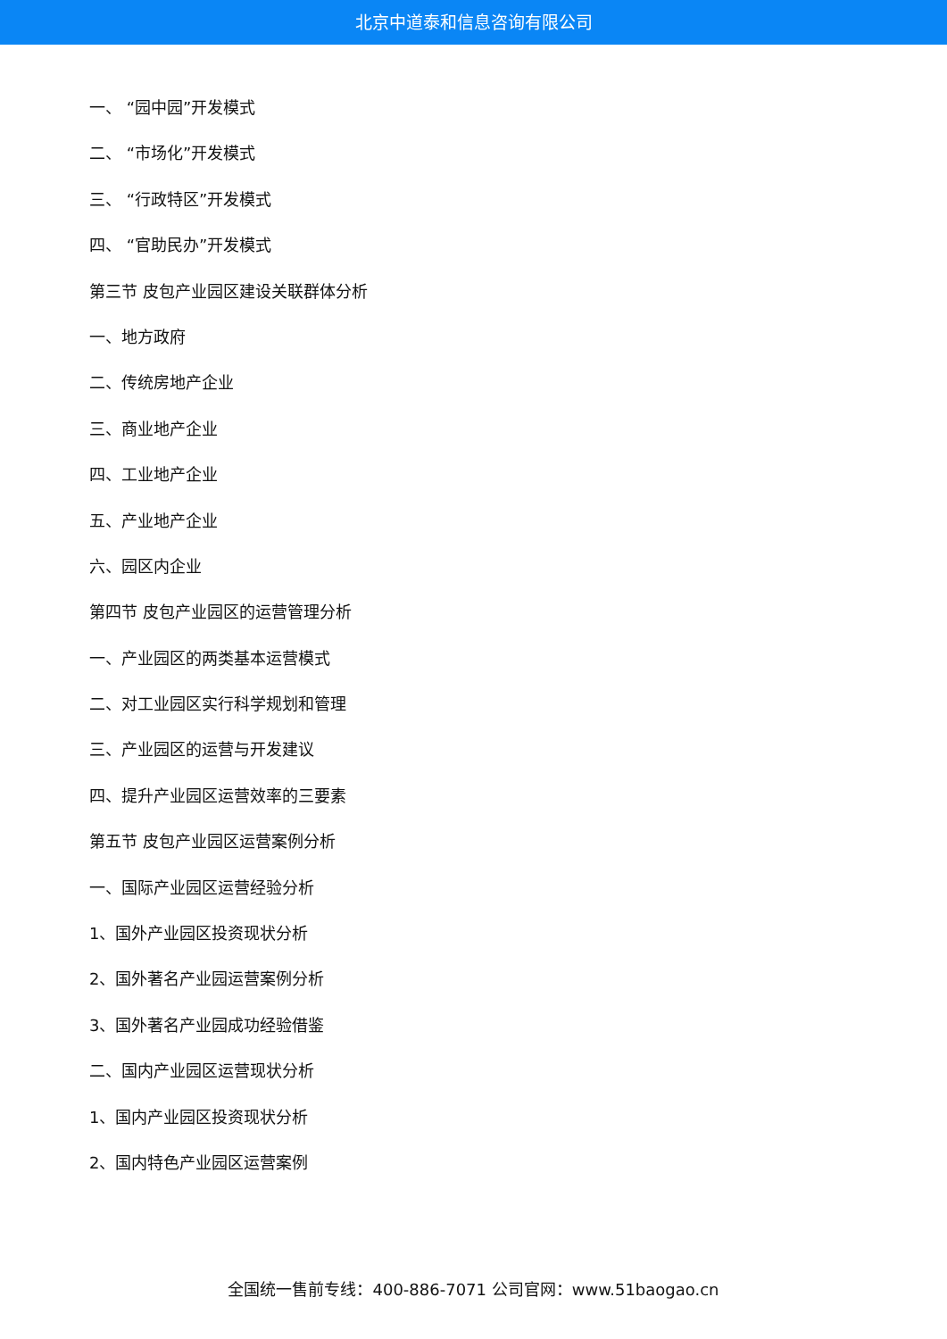北京中道泰和信息咨询有限公司
一、 “园中园”开发模式
二、 “市场化”开发模式
三、 “行政特区”开发模式
四、 “官助民办”开发模式
第三节 皮包产业园区建设关联群体分析
一、地方政府
二、传统房地产企业
三、商业地产企业
四、工业地产企业
五、产业地产企业
六、园区内企业
第四节 皮包产业园区的运营管理分析
一、产业园区的两类基本运营模式
二、对工业园区实行科学规划和管理
三、产业园区的运营与开发建议
四、提升产业园区运营效率的三要素
第五节 皮包产业园区运营案例分析
一、国际产业园区运营经验分析
1、国外产业园区投资现状分析
2、国外著名产业园运营案例分析
3、国外著名产业园成功经验借鉴
二、国内产业园区运营现状分析
1、国内产业园区投资现状分析
2、国内特色产业园区运营案例
全国统一售前专线：400-886-7071 公司官网：www.51baogao.cn